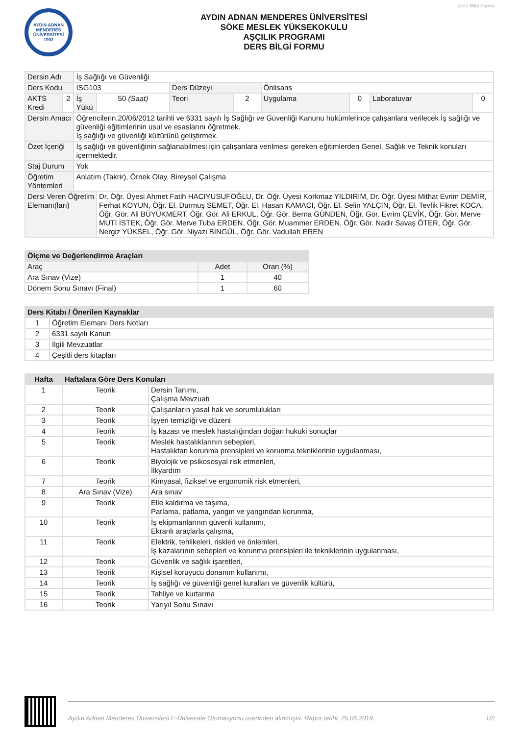Ders Bilgi Formu
AYDIN ADNAN MENDERES ÜNİVERSİTESİ 1992
AYDIN ADNAN MENDERES ÜNİVERSİTESİ
SÖKE MESLEK YÜKSEKOKULU
AŞÇILIK PROGRAMI
DERS BİLGİ FORMU
| Dersin Adı | | İş Sağlığı ve Güvenliği | | | | | | | |
| Ders Kodu | | İSG103 | | Ders Düzeyi | | Önlisans | | | |
| AKTS Kredi | 2 | İş Yükü | 50 (Saat) | Teori | 2 | Uygulama | 0 | Laboratuvar | 0 |
| Dersin Amacı | | Öğrencilerin,20/06/2012 tarihli ve 6331 sayılı İş Sağlığı ve Güvenliği Kanunu hükümlerince çalışanlara verilecek İş sağlığı ve güvenliği eğitimlerinin usul ve esaslarını öğretmek. İş sağlığı ve güvenliği kültürünü geliştirmek. | | | | | | | |
| Özet İçeriği | | İş sağlığı ve güvenliğinin sağlanabilmesi için çalışanlara verilmesi gereken eğitimlerden Genel, Sağlık ve Teknik konuları içermektedir. | | | | | | | |
| Staj Durum | | Yok | | | | | | | |
| Öğretim Yöntemleri | | Anlatım (Takrir), Örnek Olay, Bireysel Çalışma | | | | | | | |
| Dersi Veren Öğretim Elemanı(ları) | | | Dr. Öğr. Üyesi Ahmet Fatih HACIYUSUFOĞLU, Dr. Öğr. Üyesi Korkmaz YILDIRIM, Dr. Öğr. Üyesi Mithat Evrim DEMİR, Ferhat KOYUN, Öğr. El. Durmuş SEMET, Öğr. El. Hasan KAMACI, Öğr. El. Selin YALÇIN, Öğr. El. Tevfik Fikret KOCA, Öğr. Gör. Ali BÜYÜKMERT, Öğr. Gör. Ali ERKUL, Öğr. Gör. Berna GÜNDEN, Öğr. Gör. Evrim ÇEVİK, Öğr. Gör. Merve MUTİ İSTEK, Öğr. Gör. Merve Tuba ERDEN, Öğr. Gör. Muammer ERDEN, Öğr. Gör. Nadir Savaş ÖTER, Öğr. Gör. Nergiz YÜKSEL, Öğr. Gör. Niyazi BİNGÜL, Öğr. Gör. Vadullah EREN | | | | | | |
| Ölçme ve Değerlendirme Araçları | | |
| --- | --- | --- |
| Araç | Adet | Oran (%) |
| Ara Sınav (Vize) | 1 | 40 |
| Dönem Sonu Sınavı (Final) | 1 | 60 |
| Ders Kitabı / Önerilen Kaynaklar | |
| --- | --- |
| 1 | Öğretim Elemanı Ders Notları |
| 2 | 6331 sayılı Kanun |
| 3 | İlgili Mevzuatlar |
| 4 | Çeşitli ders kitapları |
| Hafta | Haftalara Göre Ders Konuları | |
| --- | --- | --- |
| 1 | Teorik | Dersin Tanımı, Çalışma Mevzuatı |
| 2 | Teorik | Çalışanların yasal hak ve sorumlulukları |
| 3 | Teorik | İşyeri temizliği ve düzeni |
| 4 | Teorik | İş kazası ve meslek hastalığından doğan hukuki sonuçlar |
| 5 | Teorik | Meslek hastalıklarının sebepleri, Hastalıktan korunma prensipleri ve korunma tekniklerinin uygulanması, |
| 6 | Teorik | Biyolojik ve psikososyal risk etmenleri, İlkyardım |
| 7 | Teorik | Kimyasal, fiziksel ve ergonomik risk etmenleri, |
| 8 | Ara Sınav (Vize) | Ara sınav |
| 9 | Teorik | Elle kaldırma ve taşıma, Parlama, patlama, yangın ve yangından korunma, |
| 10 | Teorik | İş ekipmanlarının güvenli kullanımı, Ekranlı araçlarla çalışma, |
| 11 | Teorik | Elektrik, tehlikeleri, riskleri ve önlemleri, İş kazalarının sebepleri ve korunma prensipleri ile tekniklerinin uygulanması, |
| 12 | Teorik | Güvenlik ve sağlık işaretleri, |
| 13 | Teorik | Kişisel koruyucu donanım kullanımı, |
| 14 | Teorik | İş sağlığı ve güvenliği genel kuralları ve güvenlik kültürü, |
| 15 | Teorik | Tahliye ve kurtarma |
| 16 | Teorik | Yarıyıl Sonu Sınavı |
Aydın Adnan Menderes Üniversitesi E-Üniversite Otomasyonu üzerinden alınmıştır. Rapor tarihi: 25.06.2019 1/2